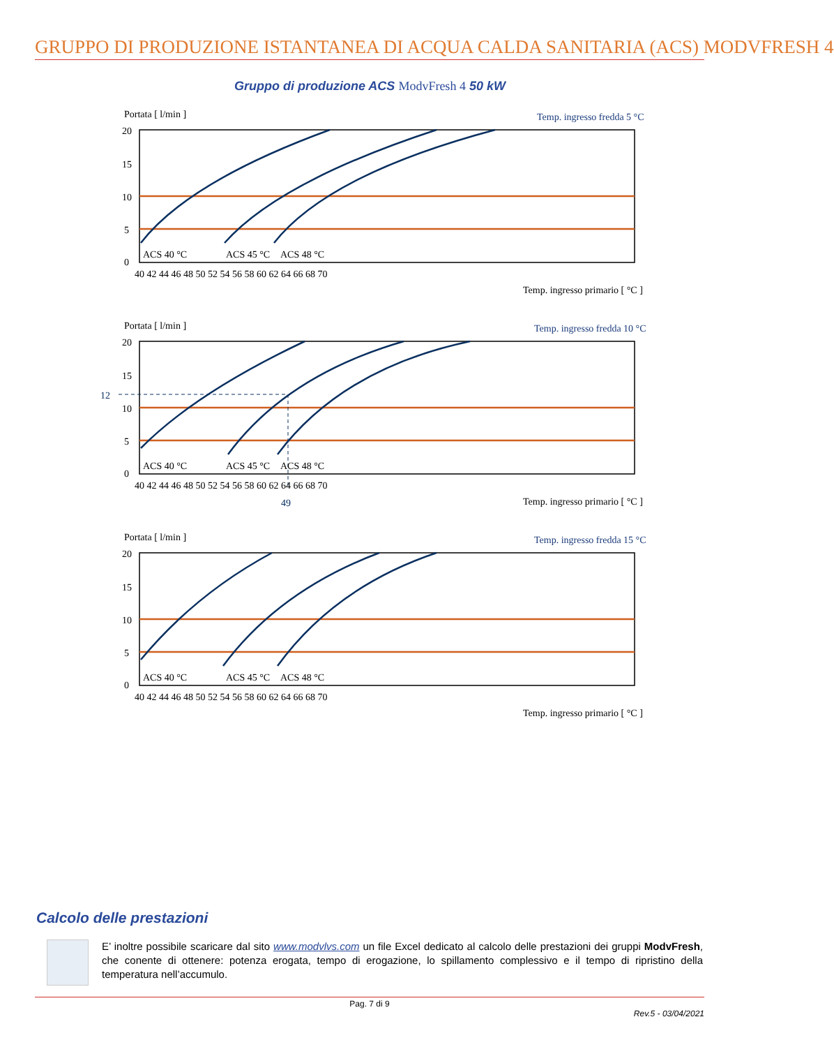GRUPPO DI PRODUZIONE ISTANTANEA DI ACQUA CALDA SANITARIA (ACS) MODVFRESH 4
Gruppo di produzione ACS ModvFresh 4 50 kW
Portata [ l/min ]
Temp. ingresso fredda 5 °C
20
15
10
5
0
40 42 44 46 48 50 52 54 56 58 60 62 64 66 68 70
ACS 40 °C
ACS 45 °C
ACS 48 °C
Temp. ingresso primario [ °C ]
Portata [ l/min ]
Temp. ingresso fredda 10 °C
12
49
20
15
10
5
0
40 42 44 46 48 50 52 54 56 58 60 62 64 66 68 70
ACS 40 °C
ACS 45 °C
ACS 48 °C
Temp. ingresso primario [ °C ]
Portata [ l/min ]
Temp. ingresso fredda 15 °C
20
15
10
5
0
40 42 44 46 48 50 52 54 56 58 60 62 64 66 68 70
ACS 40 °C
ACS 45 °C
ACS 48 °C
Temp. ingresso primario [ °C ]
Calcolo delle prestazioni
E’ inoltre possibile scaricare dal sito www.modvlvs.com un file Excel dedicato al calcolo delle prestazioni dei gruppi ModvFresh, che conente di ottenere: potenza erogata, tempo di erogazione, lo spillamento complessivo e il tempo di ripristino della temperatura nell’accumulo.
Pag. 7 di 9
Rev.5 - 03/04/2021